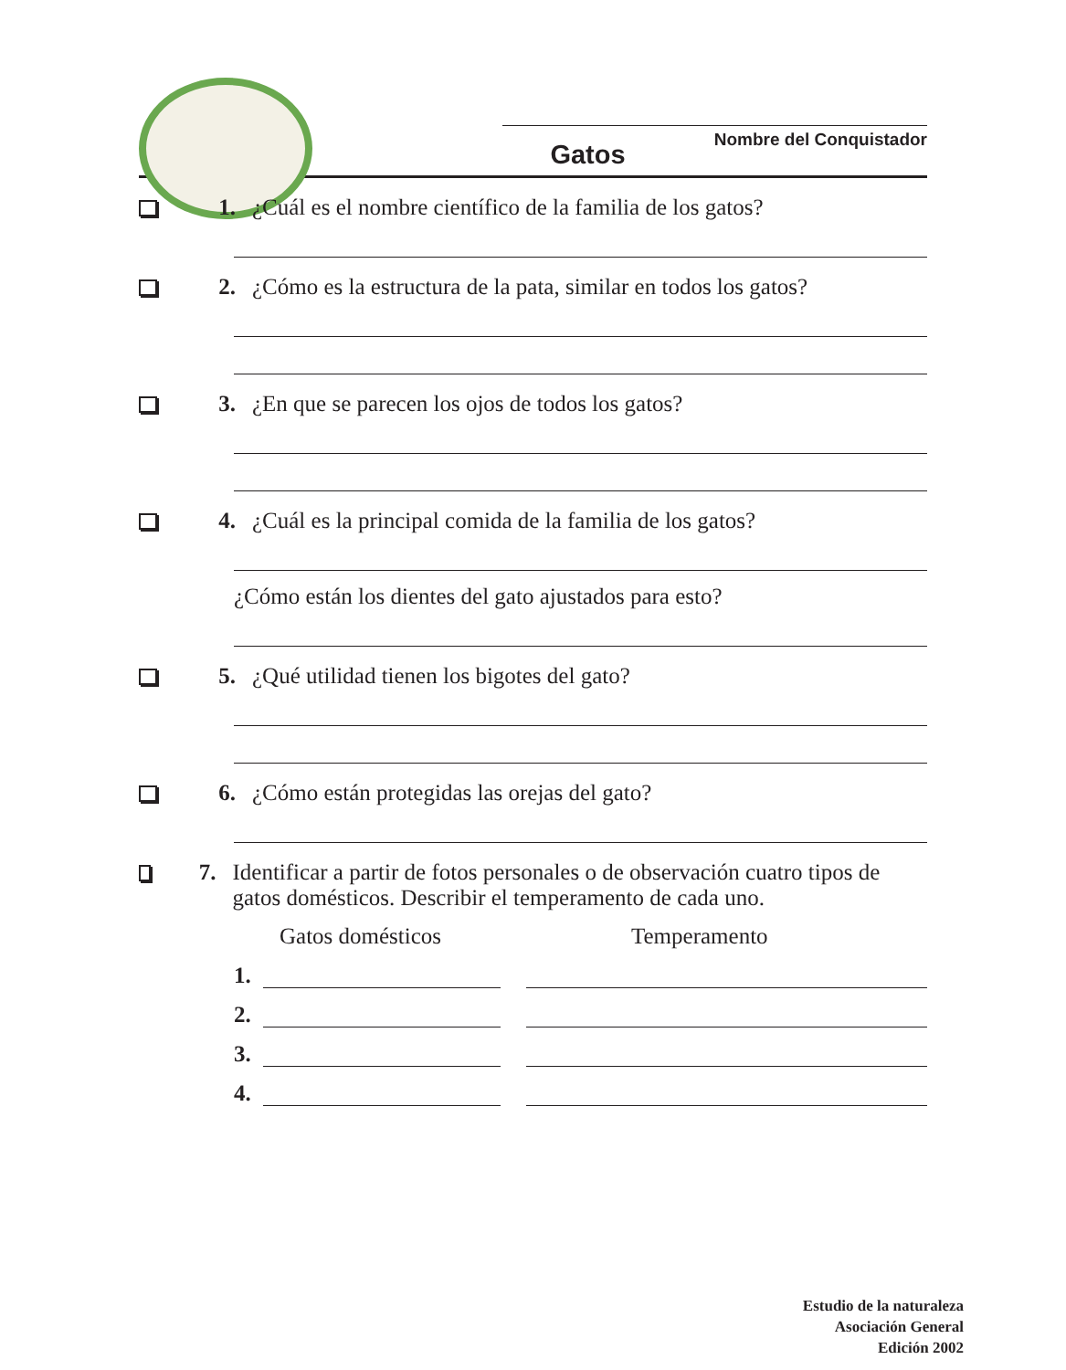Nombre del Conquistador
Gatos
1. ¿Cuál es el nombre científico de la familia de los gatos?
2. ¿Cómo es la estructura de la pata, similar en todos los gatos?
3. ¿En que se parecen los ojos de todos los gatos?
4. ¿Cuál es la principal comida de la familia de los gatos?
¿Cómo están los dientes del gato ajustados para esto?
5. ¿Qué utilidad tienen los bigotes del gato?
6. ¿Cómo están protegidas las orejas del gato?
7. Identificar a partir de fotos personales o de observación cuatro tipos de gatos domésticos. Describir el temperamento de cada uno.
Gatos domésticos Temperamento
1.
2.
3.
4.
Estudio de la naturaleza
Asociación General
Edición 2002